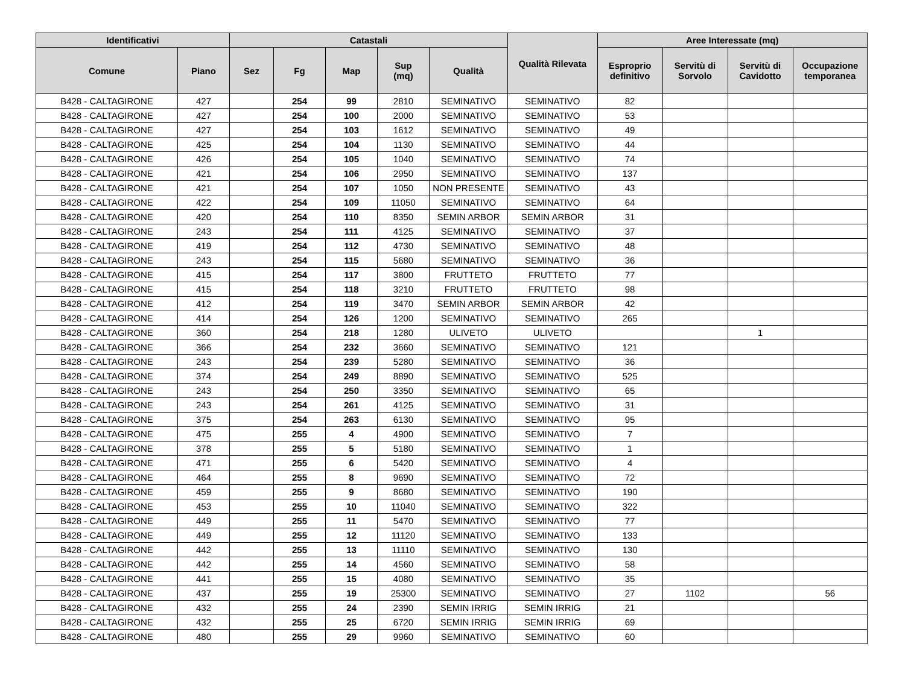| Identificativi | | Catastali | | | | | Qualità Rilevata | Aree Interessate (mq) | | | |
| --- | --- | --- | --- | --- | --- | --- | --- | --- | --- | --- | --- |
| Comune | Piano | Sez | Fg | Map | Sup (mq) | Qualità | | Esproprio definitivo | Servitù di Sorvolo | Servitù di Cavidotto | Occupazione temporanea |
| B428 - CALTAGIRONE | 427 | | 254 | 99 | 2810 | SEMINATIVO | SEMINATIVO | 82 | | | |
| B428 - CALTAGIRONE | 427 | | 254 | 100 | 2000 | SEMINATIVO | SEMINATIVO | 53 | | | |
| B428 - CALTAGIRONE | 427 | | 254 | 103 | 1612 | SEMINATIVO | SEMINATIVO | 49 | | | |
| B428 - CALTAGIRONE | 425 | | 254 | 104 | 1130 | SEMINATIVO | SEMINATIVO | 44 | | | |
| B428 - CALTAGIRONE | 426 | | 254 | 105 | 1040 | SEMINATIVO | SEMINATIVO | 74 | | | |
| B428 - CALTAGIRONE | 421 | | 254 | 106 | 2950 | SEMINATIVO | SEMINATIVO | 137 | | | |
| B428 - CALTAGIRONE | 421 | | 254 | 107 | 1050 | NON PRESENTE | SEMINATIVO | 43 | | | |
| B428 - CALTAGIRONE | 422 | | 254 | 109 | 11050 | SEMINATIVO | SEMINATIVO | 64 | | | |
| B428 - CALTAGIRONE | 420 | | 254 | 110 | 8350 | SEMIN ARBOR | SEMIN ARBOR | 31 | | | |
| B428 - CALTAGIRONE | 243 | | 254 | 111 | 4125 | SEMINATIVO | SEMINATIVO | 37 | | | |
| B428 - CALTAGIRONE | 419 | | 254 | 112 | 4730 | SEMINATIVO | SEMINATIVO | 48 | | | |
| B428 - CALTAGIRONE | 243 | | 254 | 115 | 5680 | SEMINATIVO | SEMINATIVO | 36 | | | |
| B428 - CALTAGIRONE | 415 | | 254 | 117 | 3800 | FRUTTETO | FRUTTETO | 77 | | | |
| B428 - CALTAGIRONE | 415 | | 254 | 118 | 3210 | FRUTTETO | FRUTTETO | 98 | | | |
| B428 - CALTAGIRONE | 412 | | 254 | 119 | 3470 | SEMIN ARBOR | SEMIN ARBOR | 42 | | | |
| B428 - CALTAGIRONE | 414 | | 254 | 126 | 1200 | SEMINATIVO | SEMINATIVO | 265 | | | |
| B428 - CALTAGIRONE | 360 | | 254 | 218 | 1280 | ULIVETO | ULIVETO | | | 1 | |
| B428 - CALTAGIRONE | 366 | | 254 | 232 | 3660 | SEMINATIVO | SEMINATIVO | 121 | | | |
| B428 - CALTAGIRONE | 243 | | 254 | 239 | 5280 | SEMINATIVO | SEMINATIVO | 36 | | | |
| B428 - CALTAGIRONE | 374 | | 254 | 249 | 8890 | SEMINATIVO | SEMINATIVO | 525 | | | |
| B428 - CALTAGIRONE | 243 | | 254 | 250 | 3350 | SEMINATIVO | SEMINATIVO | 65 | | | |
| B428 - CALTAGIRONE | 243 | | 254 | 261 | 4125 | SEMINATIVO | SEMINATIVO | 31 | | | |
| B428 - CALTAGIRONE | 375 | | 254 | 263 | 6130 | SEMINATIVO | SEMINATIVO | 95 | | | |
| B428 - CALTAGIRONE | 475 | | 255 | 4 | 4900 | SEMINATIVO | SEMINATIVO | 7 | | | |
| B428 - CALTAGIRONE | 378 | | 255 | 5 | 5180 | SEMINATIVO | SEMINATIVO | 1 | | | |
| B428 - CALTAGIRONE | 471 | | 255 | 6 | 5420 | SEMINATIVO | SEMINATIVO | 4 | | | |
| B428 - CALTAGIRONE | 464 | | 255 | 8 | 9690 | SEMINATIVO | SEMINATIVO | 72 | | | |
| B428 - CALTAGIRONE | 459 | | 255 | 9 | 8680 | SEMINATIVO | SEMINATIVO | 190 | | | |
| B428 - CALTAGIRONE | 453 | | 255 | 10 | 11040 | SEMINATIVO | SEMINATIVO | 322 | | | |
| B428 - CALTAGIRONE | 449 | | 255 | 11 | 5470 | SEMINATIVO | SEMINATIVO | 77 | | | |
| B428 - CALTAGIRONE | 449 | | 255 | 12 | 11120 | SEMINATIVO | SEMINATIVO | 133 | | | |
| B428 - CALTAGIRONE | 442 | | 255 | 13 | 11110 | SEMINATIVO | SEMINATIVO | 130 | | | |
| B428 - CALTAGIRONE | 442 | | 255 | 14 | 4560 | SEMINATIVO | SEMINATIVO | 58 | | | |
| B428 - CALTAGIRONE | 441 | | 255 | 15 | 4080 | SEMINATIVO | SEMINATIVO | 35 | | | |
| B428 - CALTAGIRONE | 437 | | 255 | 19 | 25300 | SEMINATIVO | SEMINATIVO | 27 | 1102 | | 56 |
| B428 - CALTAGIRONE | 432 | | 255 | 24 | 2390 | SEMIN IRRIG | SEMIN IRRIG | 21 | | | |
| B428 - CALTAGIRONE | 432 | | 255 | 25 | 6720 | SEMIN IRRIG | SEMIN IRRIG | 69 | | | |
| B428 - CALTAGIRONE | 480 | | 255 | 29 | 9960 | SEMINATIVO | SEMINATIVO | 60 | | | |